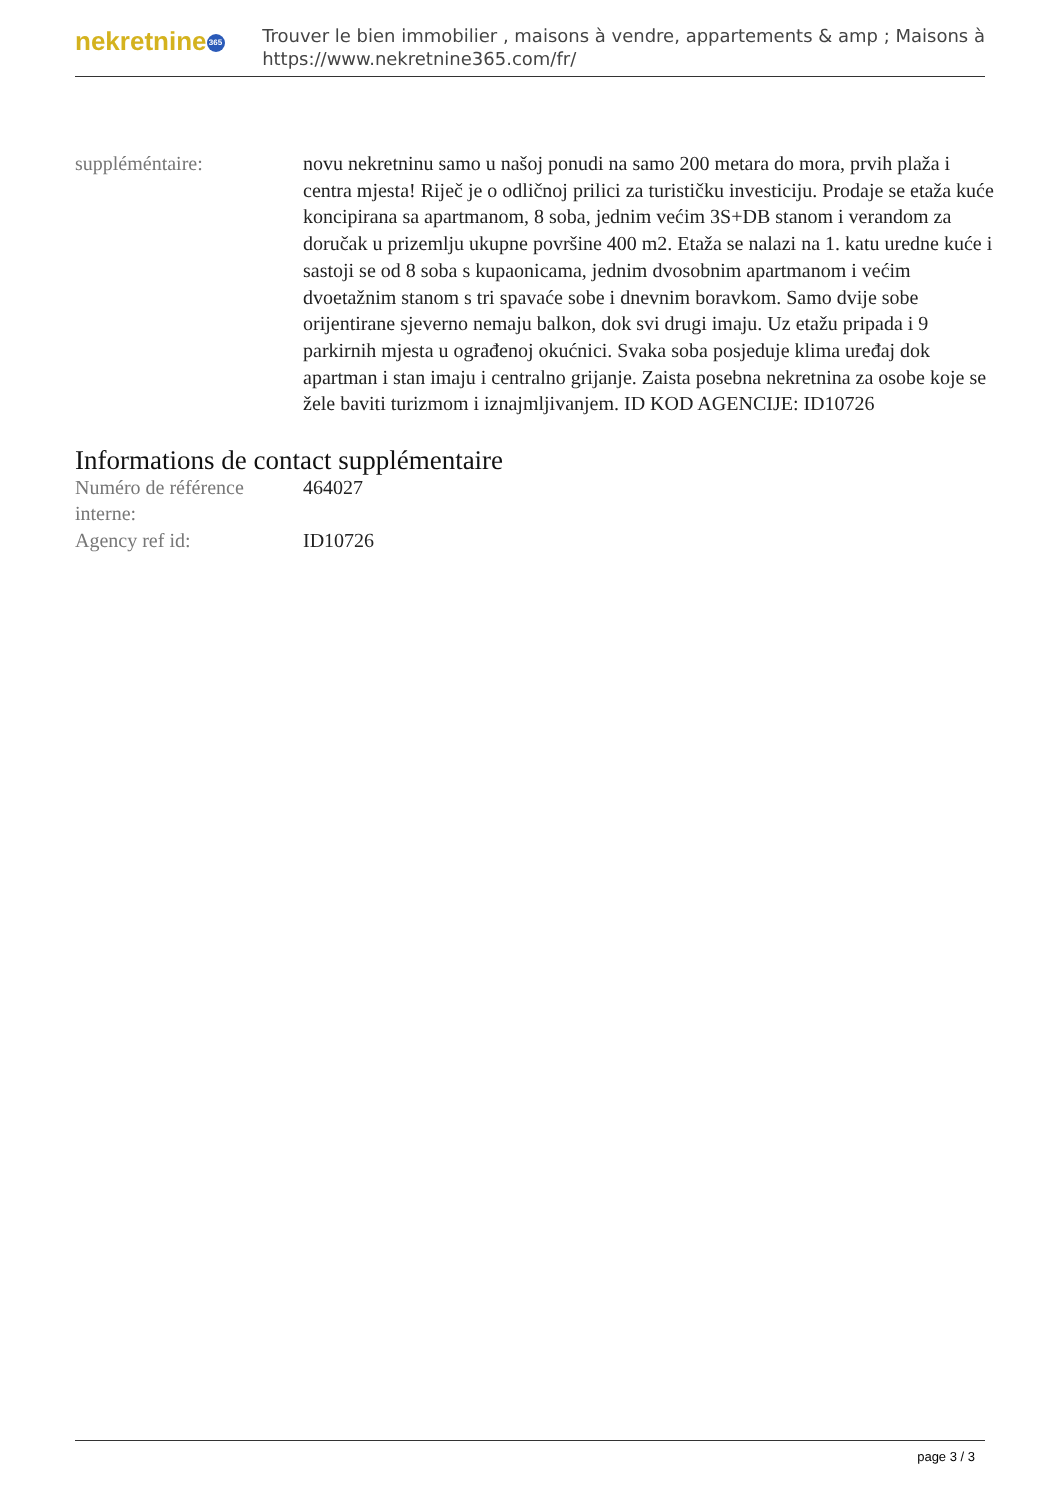nekretnine 365
Trouver le bien immobilier , maisons à vendre, appartements & amp ; Maisons à
https://www.nekretnine365.com/fr/
suppléméntaire: novu nekretninu samo u našoj ponudi na samo 200 metara do mora, prvih plaža i centra mjesta! Riječ je o odličnoj prilici za turističku investiciju. Prodaje se etaža kuće koncipirana sa apartmanom, 8 soba, jednim većim 3S+DB stanom i verandom za doručak u prizemlju ukupne površine 400 m2. Etaža se nalazi na 1. katu uredne kuće i sastoji se od 8 soba s kupaonicama, jednim dvosobnim apartmanom i većim dvoetažnim stanom s tri spavaće sobe i dnevnim boravkom. Samo dvije sobe orijentirane sjeverno nemaju balkon, dok svi drugi imaju. Uz etažu pripada i 9 parkirnih mjesta u ograđenoj okućnici. Svaka soba posjeduje klima uređaj dok apartman i stan imaju i centralno grijanje. Zaista posebna nekretnina za osobe koje se žele baviti turizmom i iznajmljivanjem. ID KOD AGENCIJE: ID10726
Informations de contact supplémentaire
Numéro de référence interne:
464027
Agency ref id: ID10726
page 3 / 3